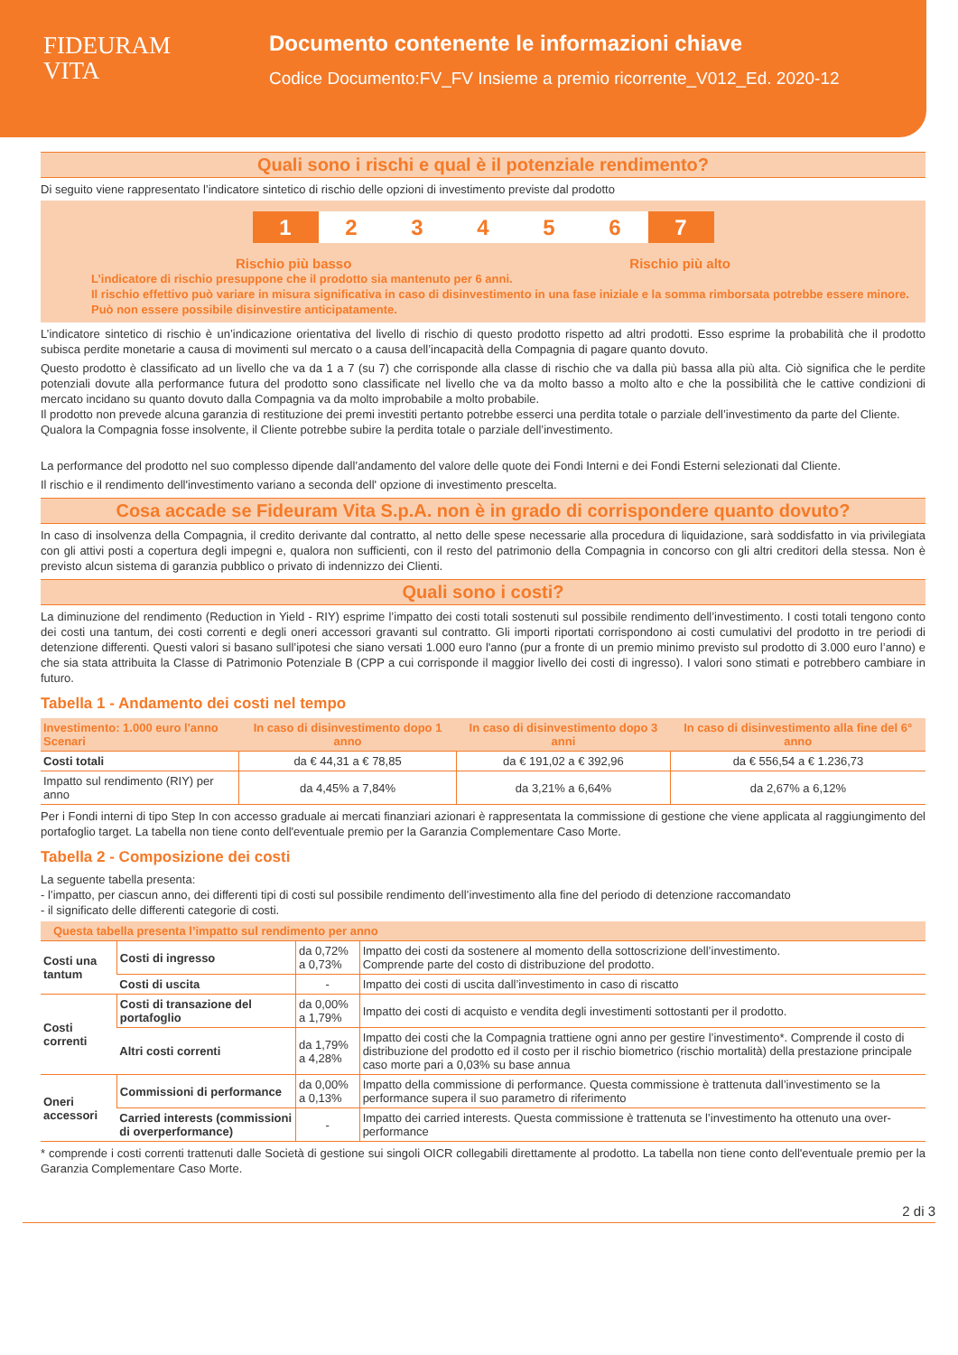FIDEURAM
VITA
Documento contenente le informazioni chiave
Codice Documento:FV_FV Insieme a premio ricorrente_V012_Ed. 2020-12
Quali sono i rischi e qual è il potenziale rendimento?
Di seguito viene rappresentato l’indicatore sintetico di rischio delle opzioni di investimento previste dal prodotto
1 23456 7
Rischio più basso Rischio più alto
L’indicatore di rischio presuppone che il prodotto sia mantenuto per 6 anni.
Il rischio effettivo può variare in misura significativa in caso di disinvestimento in una fase iniziale e la somma rimborsata potrebbe essere minore. Può non essere possibile disinvestire anticipatamente.
L’indicatore sintetico di rischio è un’indicazione orientativa del livello di rischio di questo prodotto rispetto ad altri prodotti. Esso esprime la probabilità che il prodotto subisca perdite monetarie a causa di movimenti sul mercato o a causa dell’incapacità della Compagnia di pagare quanto dovuto.
Questo prodotto è classificato ad un livello che va da 1 a 7 (su 7) che corrisponde alla classe di rischio che va dalla più bassa alla più alta. Ciò significa che le perdite potenziali dovute alla performance futura del prodotto sono classificate nel livello che va da molto basso a molto alto e che la possibilità che le cattive condizioni di mercato incidano su quanto dovuto dalla Compagnia va da molto improbabile a molto probabile.
Il prodotto non prevede alcuna garanzia di restituzione dei premi investiti pertanto potrebbe esserci una perdita totale o parziale dell’investimento da parte del Cliente.
Qualora la Compagnia fosse insolvente, il Cliente potrebbe subire la perdita totale o parziale dell’investimento.
La performance del prodotto nel suo complesso dipende dall’andamento del valore delle quote dei Fondi Interni e dei Fondi Esterni selezionati dal Cliente.
Il rischio e il rendimento dell'investimento variano a seconda dell' opzione di investimento prescelta.
Cosa accade se Fideuram Vita S.p.A. non è in grado di corrispondere quanto dovuto?
In caso di insolvenza della Compagnia, il credito derivante dal contratto, al netto delle spese necessarie alla procedura di liquidazione, sarà soddisfatto in via privilegiata con gli attivi posti a copertura degli impegni e, qualora non sufficienti, con il resto del patrimonio della Compagnia in concorso con gli altri creditori della stessa. Non è previsto alcun sistema di garanzia pubblico o privato di indennizzo dei Clienti.
Quali sono i costi?
La diminuzione del rendimento (Reduction in Yield - RIY) esprime l’impatto dei costi totali sostenuti sul possibile rendimento dell’investimento. I costi totali tengono conto dei costi una tantum, dei costi correnti e degli oneri accessori gravanti sul contratto. Gli importi riportati corrispondono ai costi cumulativi del prodotto in tre periodi di detenzione differenti. Questi valori si basano sull’ipotesi che siano versati 1.000 euro l'anno (pur a fronte di un premio minimo previsto sul prodotto di 3.000 euro l’anno) e che sia stata attribuita la Classe di Patrimonio Potenziale B (CPP a cui corrisponde il maggior livello dei costi di ingresso). I valori sono stimati e potrebbero cambiare in futuro.
Tabella 1 - Andamento dei costi nel tempo
| Investimento: 1.000 euro l'anno Scenari | In caso di disinvestimento dopo 1 anno | In caso di disinvestimento dopo 3 anni | In caso di disinvestimento alla fine del 6° anno |
| --- | --- | --- | --- |
| Costi totali | da € 44,31 a € 78,85 | da € 191,02 a € 392,96 | da € 556,54 a € 1.236,73 |
| Impatto sul rendimento (RIY) per anno | da 4,45% a 7,84% | da 3,21% a 6,64% | da 2,67% a 6,12% |
Per i Fondi interni di tipo Step In con accesso graduale ai mercati finanziari azionari è rappresentata la commissione di gestione che viene applicata al raggiungimento del portafoglio target. La tabella non tiene conto dell'eventuale premio per la Garanzia Complementare Caso Morte.
Tabella 2 - Composizione dei costi
La seguente tabella presenta:
- l’impatto, per ciascun anno, dei differenti tipi di costi sul possibile rendimento dell’investimento alla fine del periodo di detenzione raccomandato
- il significato delle differenti categorie di costi.
| Questa tabella presenta l’impatto sul rendimento per anno | | | |
| --- | --- | --- | --- |
| Costi una tantum | Costi di ingresso | da 0,72% a 0,73% | Impatto dei costi da sostenere al momento della sottoscrizione dell’investimento. Comprende parte del costo di distribuzione del prodotto. |
| | Costi di uscita | - | Impatto dei costi di uscita dall’investimento in caso di riscatto |
| Costi correnti | Costi di transazione del portafoglio | da 0,00% a 1,79% | Impatto dei costi di acquisto e vendita degli investimenti sottostanti per il prodotto. |
| | Altri costi correnti | da 1,79% a 4,28% | Impatto dei costi che la Compagnia trattiene ogni anno per gestire l’investimento*. Comprende il costo di distribuzione del prodotto ed il costo per il rischio biometrico (rischio mortalità) della prestazione principale caso morte pari a 0,03% su base annua |
| Oneri accessori | Commissioni di performance | da 0,00% a 0,13% | Impatto della commissione di performance. Questa commissione è trattenuta dall’investimento se la performance supera il suo parametro di riferimento |
| | Carried interests (commissioni di overperformance) | - | Impatto dei carried interests. Questa commissione è trattenuta se l’investimento ha ottenuto una over-performance |
* comprende i costi correnti trattenuti dalle Società di gestione sui singoli OICR collegabili direttamente al prodotto. La tabella non tiene conto dell'eventuale premio per la Garanzia Complementare Caso Morte.
2 di 3